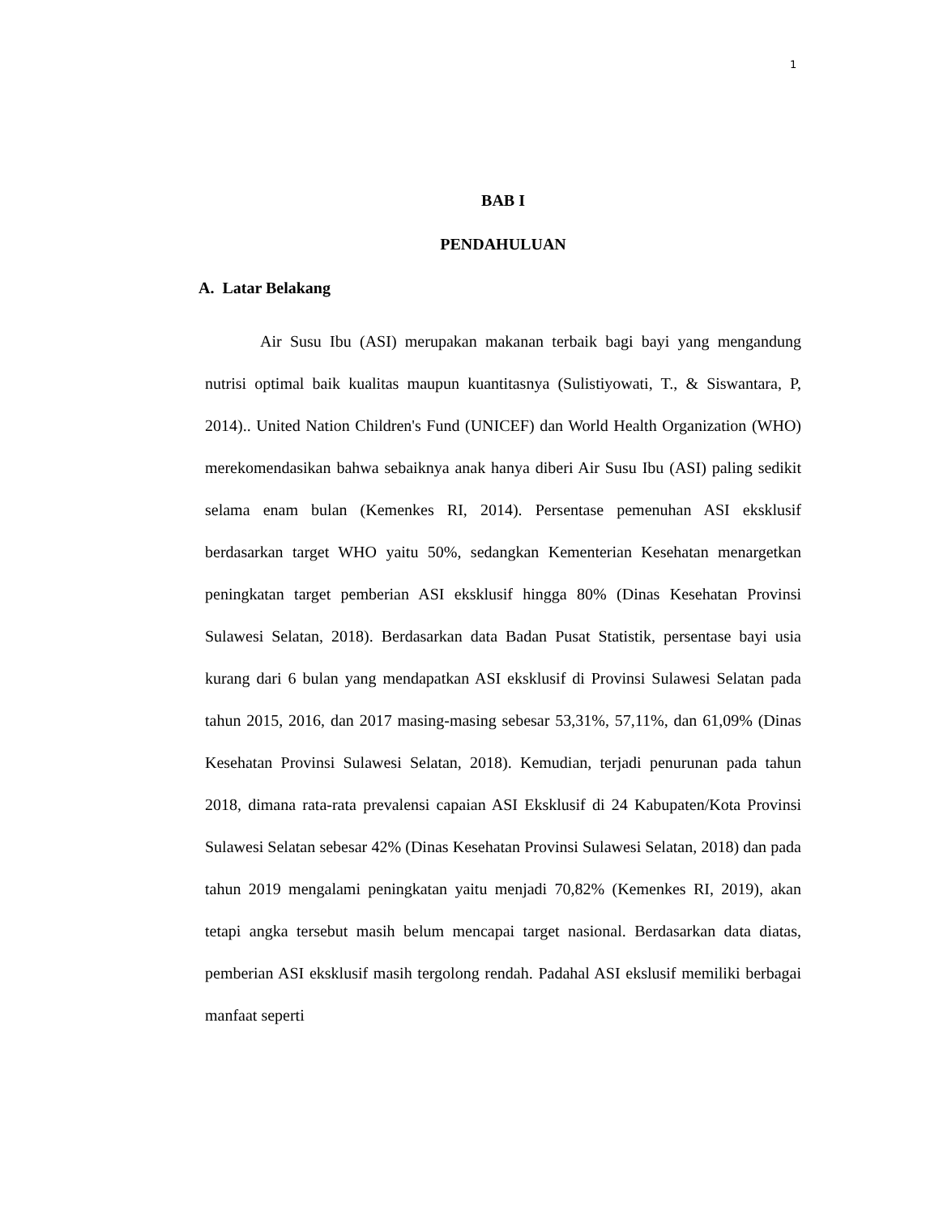1
BAB I
PENDAHULUAN
A. Latar Belakang
Air Susu Ibu (ASI) merupakan makanan terbaik bagi bayi yang mengandung nutrisi optimal baik kualitas maupun kuantitasnya (Sulistiyowati, T., & Siswantara, P, 2014).. United Nation Children's Fund (UNICEF) dan World Health Organization (WHO) merekomendasikan bahwa sebaiknya anak hanya diberi Air Susu Ibu (ASI) paling sedikit selama enam bulan (Kemenkes RI, 2014). Persentase pemenuhan ASI eksklusif berdasarkan target WHO yaitu 50%, sedangkan Kementerian Kesehatan menargetkan peningkatan target pemberian ASI eksklusif hingga 80% (Dinas Kesehatan Provinsi Sulawesi Selatan, 2018). Berdasarkan data Badan Pusat Statistik, persentase bayi usia kurang dari 6 bulan yang mendapatkan ASI eksklusif di Provinsi Sulawesi Selatan pada tahun 2015, 2016, dan 2017 masing-masing sebesar 53,31%, 57,11%, dan 61,09% (Dinas Kesehatan Provinsi Sulawesi Selatan, 2018). Kemudian, terjadi penurunan pada tahun 2018, dimana rata-rata prevalensi capaian ASI Eksklusif di 24 Kabupaten/Kota Provinsi Sulawesi Selatan sebesar 42% (Dinas Kesehatan Provinsi Sulawesi Selatan, 2018) dan pada tahun 2019 mengalami peningkatan yaitu menjadi 70,82% (Kemenkes RI, 2019), akan tetapi angka tersebut masih belum mencapai target nasional. Berdasarkan data diatas, pemberian ASI eksklusif masih tergolong rendah. Padahal ASI ekslusif memiliki berbagai manfaat seperti